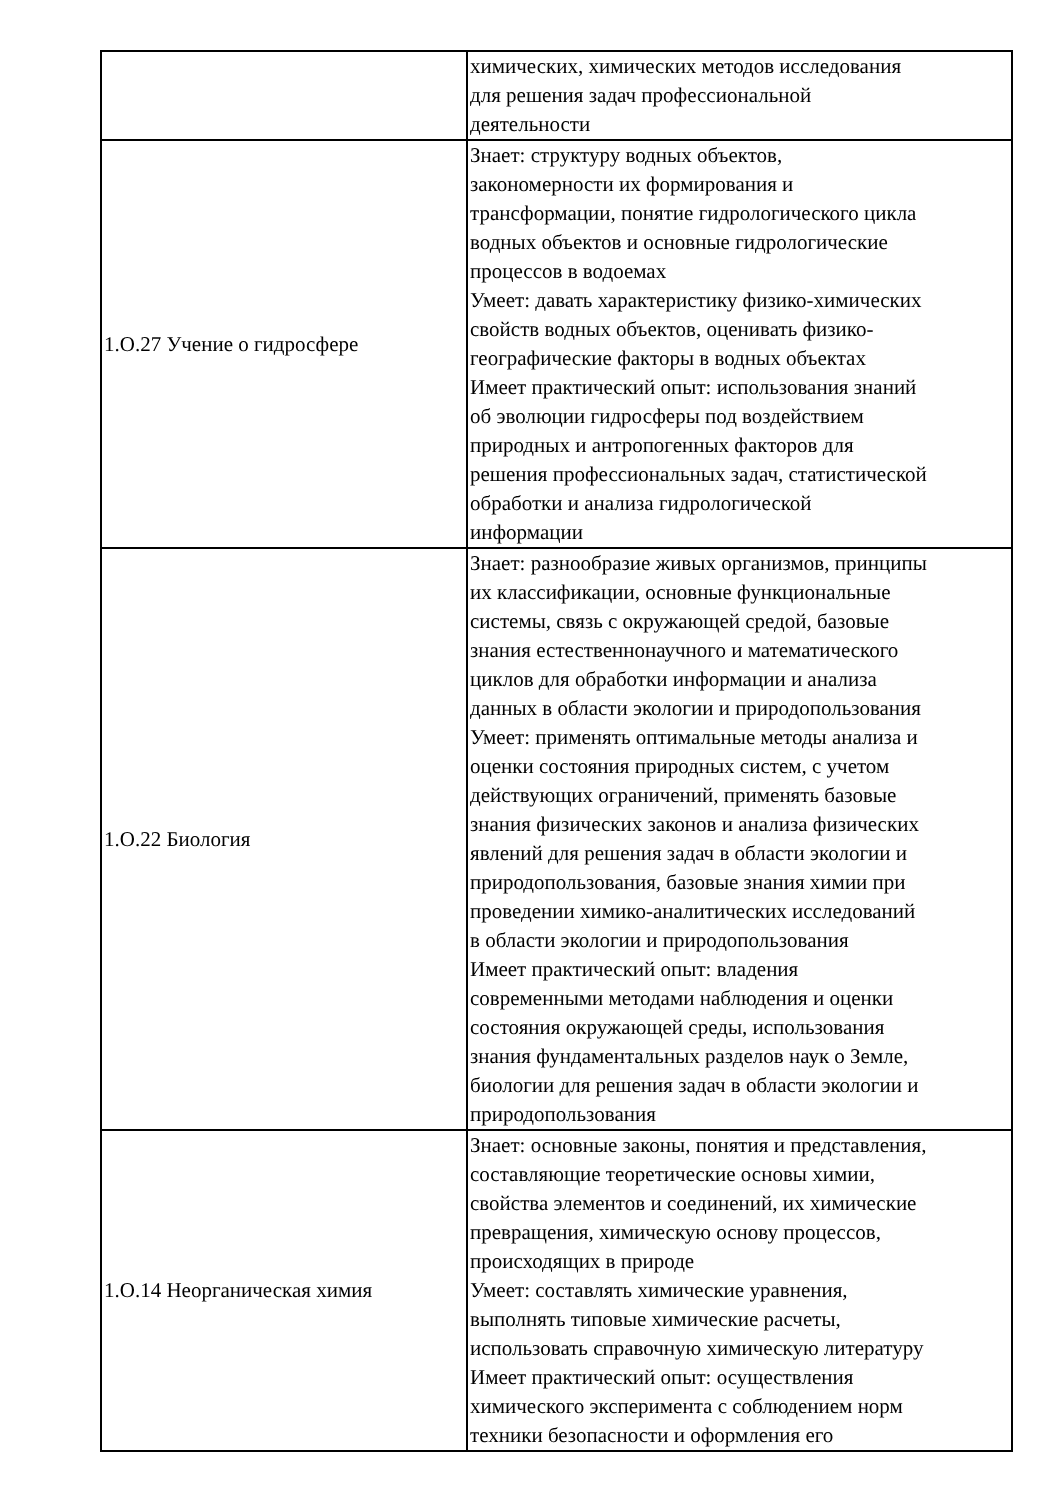| | химических, химических методов исследования для решения задач профессиональной деятельности |
| 1.О.27 Учение о гидросфере | Знает: структуру водных объектов, закономерности их формирования и трансформации, понятие гидрологического цикла водных объектов и основные гидрологические процессов в водоемах Умеет: давать характеристику физико-химических свойств водных объектов, оценивать физико- географические факторы в водных объектах Имеет практический опыт: использования знаний об эволюции гидросферы под воздействием природных и антропогенных факторов для решения профессиональных задач, статистической обработки и анализа гидрологической информации |
| 1.О.22 Биология | Знает: разнообразие живых организмов, принципы их классификации, основные функциональные системы, связь с окружающей средой, базовые знания естественнонаучного и математического циклов для обработки информации и анализа данных в области экологии и природопользования Умеет: применять оптимальные методы анализа и оценки состояния природных систем, с учетом действующих ограничений, применять базовые знания физических законов и анализа физических явлений для решения задач в области экологии и природопользования, базовые знания химии при проведении химико-аналитических исследований в области экологии и природопользования Имеет практический опыт: владения современными методами наблюдения и оценки состояния окружающей среды, использования знания фундаментальных разделов наук о Земле, биологии для решения задач в области экологии и природопользования |
| 1.О.14 Неорганическая химия | Знает: основные законы, понятия и представления, составляющие теоретические основы химии, свойства элементов и соединений, их химические превращения, химическую основу процессов, происходящих в природе Умеет: составлять химические уравнения, выполнять типовые химические расчеты, использовать справочную химическую литературу Имеет практический опыт: осуществления химического эксперимента с соблюдением норм техники безопасности и оформления его |